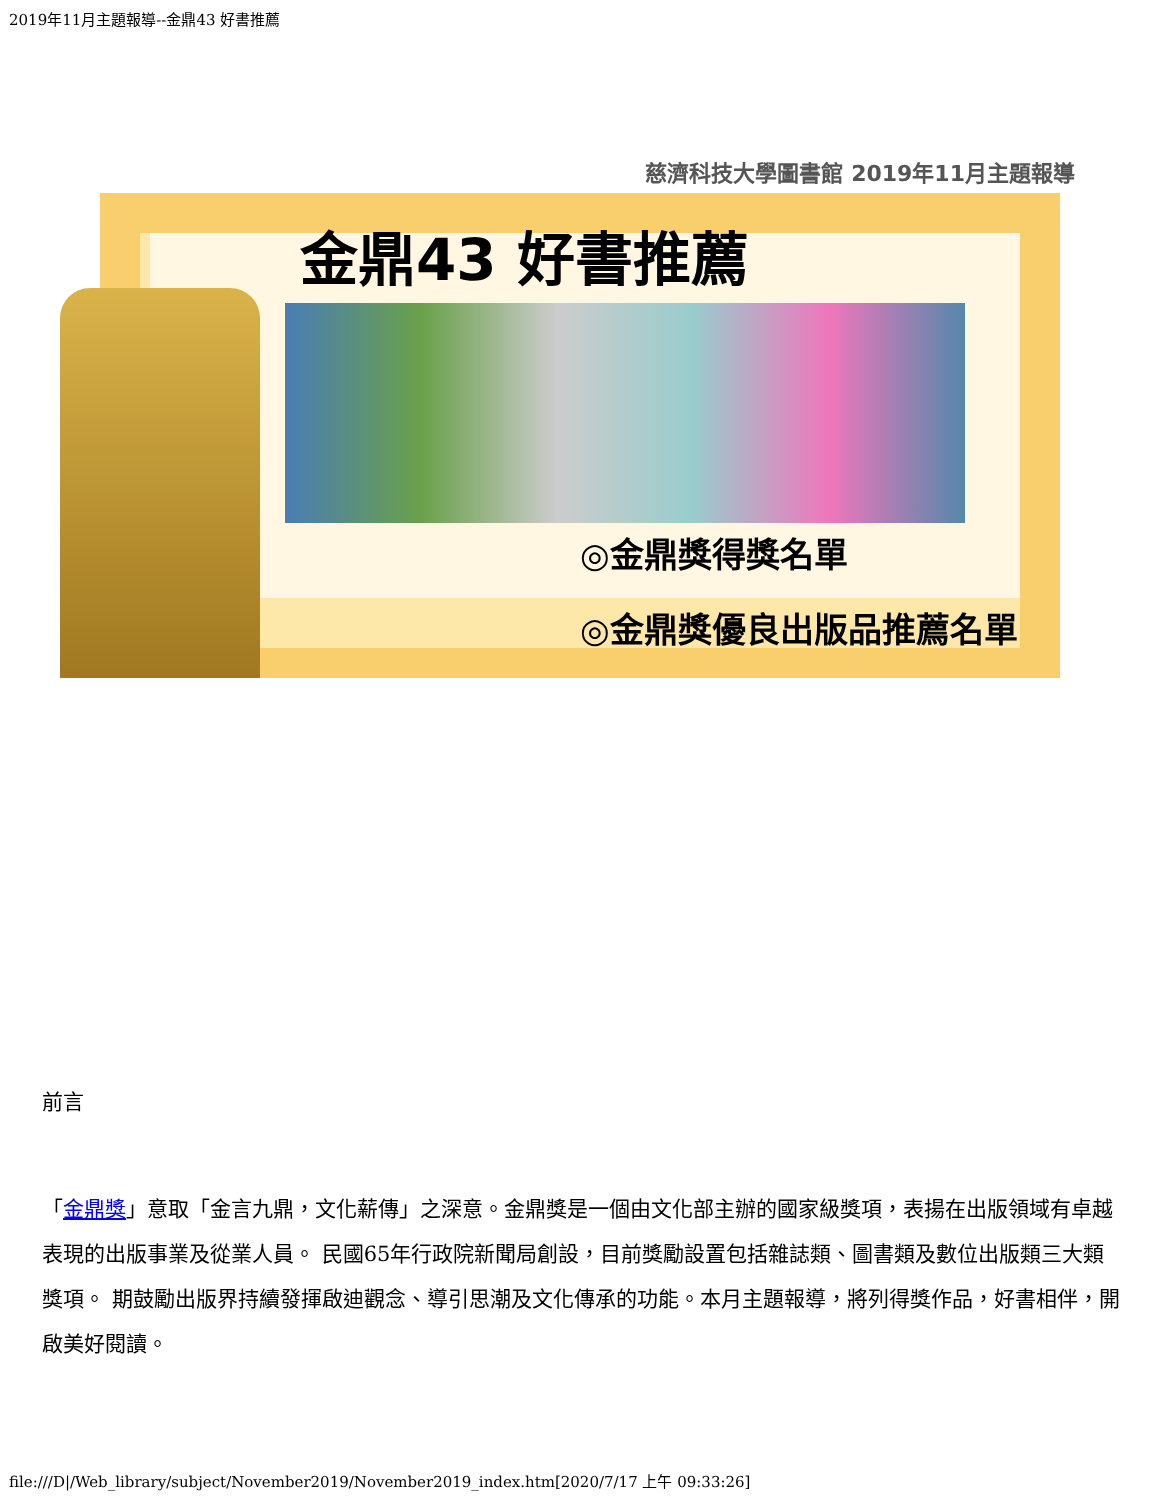2019年11月主題報導--金鼎43 好書推薦
慈濟科技大學圖書館 2019年11月主題報導
金鼎43 好書推薦
◎金鼎獎得獎名單
◎金鼎獎優良出版品推薦名單
前言
「金鼎獎」意取「金言九鼎，文化薪傳」之深意。金鼎獎是一個由文化部主辦的國家級獎項，表揚在出版領域有卓越表現的出版事業及從業人員。 民國65年行政院新聞局創設，目前獎勵設置包括雜誌類、圖書類及數位出版類三大類獎項。 期鼓勵出版界持續發揮啟迪觀念、導引思潮及文化傳承的功能。本月主題報導，將列得獎作品，好書相伴，開啟美好閱讀。
file:///D|/Web_library/subject/November2019/November2019_index.htm[2020/7/17 上午 09:33:26]